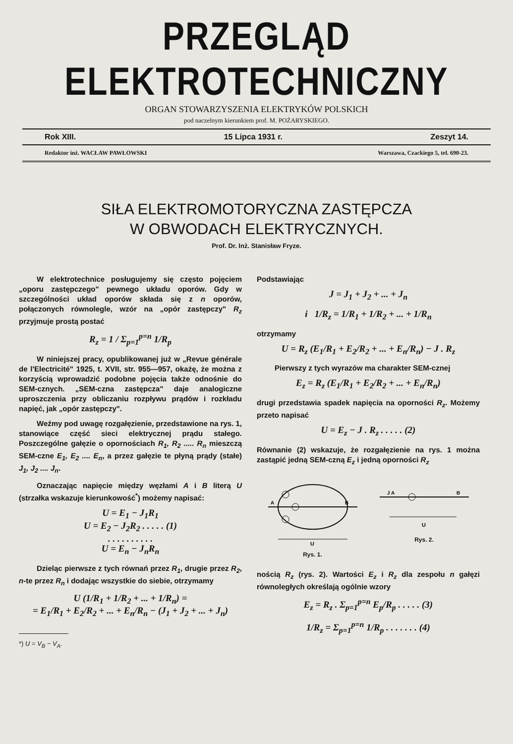PRZEGLĄD ELEKTROTECHNICZNY
ORGAN STOWARZYSZENIA ELEKTRYKÓW POLSKICH
pod naczelnym kierunkiem prof. M. POŻARYSKIEGO.
Rok XIII. 15 Lipca 1931 r. Zeszyt 14.
Redaktor inż. WACŁAW PAWŁOWSKI Warszawa, Czackiego 5, tel. 690-23.
SIŁA ELEKTROMOTORYCZNA ZASTĘPCZA
W OBWODACH ELEKTRYCZNYCH.
Prof. Dr. Inż. Stanisław Fryze.
W elektrotechnice posługujemy się często pojęciem „oporu zastępczego" pewnego układu oporów. Gdy w szczególności układ oporów składa się z n oporów, połączonych równolegle, wzór na „opór zastępczy" R<sub>z</sub> przyjmuje prostą postać
R<sub>z</sub> = 1 / Σ<sub>p=1</sub><sup>p=n</sup> 1/R<sub>p</sub>
W niniejszej pracy, opublikowanej już w „Revue générale de l'Electricité" 1925, t. XVII, str. 955—957, okażę, że można z korzyścią wprowadzić podobne pojęcia także odnośnie do SEM-cznych. „SEM-czna zastępcza" daje analogiczne uproszczenia przy obliczaniu rozpływu prądów i rozkładu napięć, jak „opór zastępczy".
Weźmy pod uwagę rozgałęzienie, przedstawione na rys. 1, stanowiące część sieci elektrycznej prądu stałego. Poszczególne gałęzie o opornościach R<sub>1</sub>, R<sub>2</sub> ..... R<sub>n</sub> mieszczą SEM-czne E<sub>1</sub>, E<sub>2</sub> .... E<sub>n</sub>, a przez gałęzie te płyną prądy (stałe) J<sub>1</sub>, J<sub>2</sub> .... J<sub>n</sub>.
Oznaczając napięcie między węzłami A i B literą U (strzałka wskazuje kierunkowość<sup>*</sup>) możemy napisać:
U = E<sub>1</sub> − J<sub>1</sub>R<sub>1</sub>
U = E<sub>2</sub> − J<sub>2</sub>R<sub>2</sub> . . . . . (1)
. . . . . . . . . .
U = E<sub>n</sub> − J<sub>n</sub>R<sub>n</sub>
Dzieląc pierwsze z tych równań przez R<sub>1</sub>, drugie przez R<sub>2</sub>, n-te przez R<sub>n</sub> i dodając wszystkie do siebie, otrzymamy
U (1/R<sub>1</sub> + 1/R<sub>2</sub> + ... + 1/R<sub>n</sub>) =
= E<sub>1</sub>/R<sub>1</sub> + E<sub>2</sub>/R<sub>2</sub> + ... + E<sub>n</sub>/R<sub>n</sub> − (J<sub>1</sub> + J<sub>2</sub> + ... + J<sub>n</sub>)
*) U = V<sub>B</sub> − V<sub>A</sub>.
Podstawiając
J = J<sub>1</sub> + J<sub>2</sub> + ... + J<sub>n</sub>
i 1/R<sub>z</sub> = 1/R<sub>1</sub> + 1/R<sub>2</sub> + ... + 1/R<sub>n</sub>
otrzymamy
U = R<sub>z</sub> (E<sub>1</sub>/R<sub>1</sub> + E<sub>2</sub>/R<sub>2</sub> + ... + E<sub>n</sub>/R<sub>n</sub>) − J . R<sub>z</sub>
Pierwszy z tych wyrazów ma charakter SEM-cznej
E<sub>z</sub> = R<sub>z</sub> (E<sub>1</sub>/R<sub>1</sub> + E<sub>2</sub>/R<sub>2</sub> + ... + E<sub>n</sub>/R<sub>n</sub>)
drugi przedstawia spadek napięcia na oporności R<sub>z</sub>. Możemy przeto napisać
U = E<sub>z</sub> − J . R<sub>z</sub> . . . . . (2)
Równanie (2) wskazuje, że rozgałęzienie na rys. 1 można zastąpić jedną SEM-czną E<sub>z</sub> i jedną oporności R<sub>z</sub>
U
A
B
Rys. 1.
U
J A
B
Rys. 2.
nością R<sub>z</sub> (rys. 2). Wartości E<sub>z</sub> i R<sub>z</sub> dla zespołu n gałęzi równoległych określają ogólnie wzory
E<sub>z</sub> = R<sub>z</sub> . Σ<sub>p=1</sub><sup>p=n</sup> E<sub>p</sub>/R<sub>p</sub> . . . . . (3)
1/R<sub>z</sub> = Σ<sub>p=1</sub><sup>p=n</sup> 1/R<sub>p</sub> . . . . . . . (4)